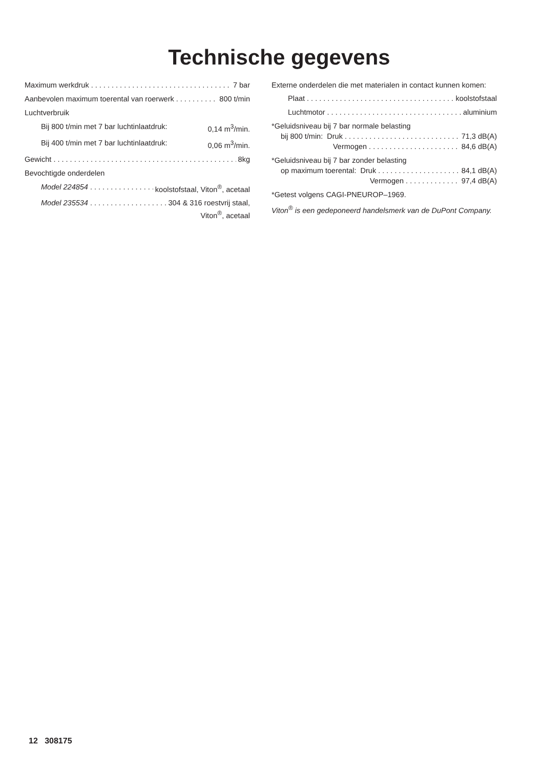Technische gegevens
Maximum werkdruk 7 bar
Aanbevolen maximum toerental van roerwerk 800 t/min
Luchtverbruik
Bij 800 t/min met 7 bar luchtinlaatdruk: 0,14 m<sup>3</sup>/min.
Bij 400 t/min met 7 bar luchtinlaatdruk: 0,06 m<sup>3</sup>/min.
Gewicht 8kg
Bevochtigde onderdelen
Model 224854 koolstofstaal, Viton<sup>®</sup>, acetaal
Model 235534 304 & 316 roestvrij staal,
Viton<sup>®</sup>, acetaal
Externe onderdelen die met materialen in contact kunnen komen:
Plaat koolstofstaal
Luchtmotor aluminium
*Geluidsniveau bij 7 bar normale belasting
bij 800 t/min: Druk 71,3 dB(A)
Vermogen 84,6 dB(A)
*Geluidsniveau bij 7 bar zonder belasting
op maximum toerental: Druk 84,1 dB(A)
Vermogen 97,4 dB(A)
*Getest volgens CAGI-PNEUROP–1969.
Viton<sup>®</sup> is een gedeponeerd handelsmerk van de DuPont Company.
12 308175